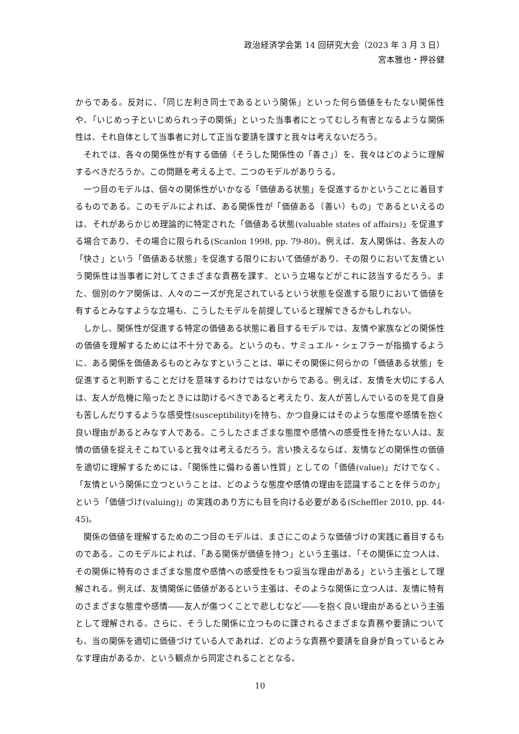政治経済学会第 14 回研究大会（2023 年 3 月 3 日）
宮本雅也・押谷健
からである。反対に、「同じ左利き同士であるという関係」といった何ら価値をもたない関係性や、「いじめっ子といじめられっ子の関係」といった当事者にとってむしろ有害となるような関係性は、それ自体として当事者に対して正当な要請を課すと我々は考えないだろう。
それでは、各々の関係性が有する価値（そうした関係性の「善さ」）を、我々はどのように理解するべきだろうか。この問題を考える上で、二つのモデルがありうる。
一つ目のモデルは、個々の関係性がいかなる「価値ある状態」を促進するかということに着目するものである。このモデルによれば、ある関係性が「価値ある（善い）もの」であるといえるのは、それがあらかじめ理論的に特定された「価値ある状態(valuable states of affairs)」を促進する場合であり、その場合に限られる(Scanlon 1998, pp. 79-80)。例えば、友人関係は、各友人の「快さ」という「価値ある状態」を促進する限りにおいて価値があり、その限りにおいて友情という関係性は当事者に対してさまざまな責務を課す、という立場などがこれに該当するだろう。また、個別のケア関係は、人々のニーズが充足されているという状態を促進する限りにおいて価値を有するとみなすような立場も、こうしたモデルを前提していると理解できるかもしれない。
しかし、関係性が促進する特定の価値ある状態に着目するモデルでは、友情や家族などの関係性の価値を理解するためには不十分である。というのも、サミュエル・シェフラーが指摘するように、ある関係を価値あるものとみなすということは、単にその関係に何らかの「価値ある状態」を促進すると判断することだけを意味するわけではないからである。例えば、友情を大切にする人は、友人が危機に陥ったときには助けるべきであると考えたり、友人が苦しんでいるのを見て自身も苦しんだりするような感受性(susceptibility)を持ち、かつ自身にはそのような態度や感情を抱く良い理由があるとみなす人である。こうしたさまざまな態度や感情への感受性を持たない人は、友情の価値を捉えそこねていると我々は考えるだろう。言い換えるならば、友情などの関係性の価値を適切に理解するためには、「関係性に備わる善い性質」としての「価値(value)」だけでなく、「友情という関係に立つということは、どのような態度や感情の理由を認識することを伴うのか」という「価値づけ(valuing)」の実践のあり方にも目を向ける必要がある(Scheffler 2010, pp. 44-45)。
関係の価値を理解するための二つ目のモデルは、まさにこのような価値づけの実践に着目するものである。このモデルによれば、「ある関係が価値を持つ」という主張は、「その関係に立つ人は、その関係に特有のさまざまな態度や感情への感受性をもつ妥当な理由がある」という主張として理解される。例えば、友情関係に価値があるという主張は、そのような関係に立つ人は、友情に特有のさまざまな態度や感情――友人が傷つくことで悲しむなど――を抱く良い理由があるという主張として理解される。さらに、そうした関係に立つものに課されるさまざまな責務や要請についても、当の関係を適切に価値づけている人であれば、どのような責務や要請を自身が負っているとみなす理由があるか、という観点から同定されることとなる。
10